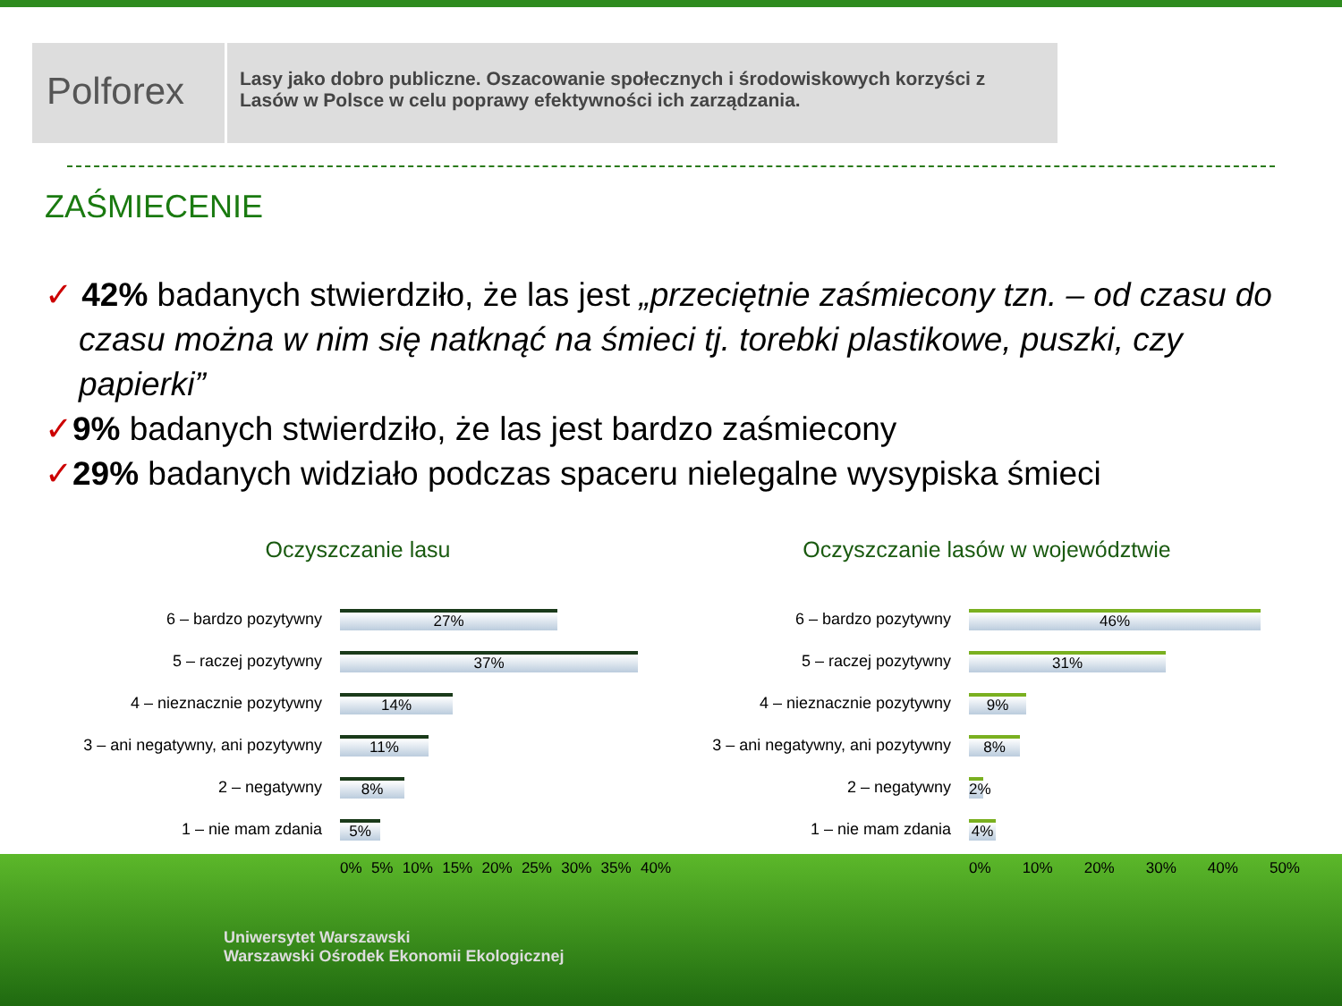Polforex
Lasy jako dobro publiczne. Oszacowanie społecznych i środowiskowych korzyści z Lasów w Polsce w celu poprawy efektywności ich zarządzania.
ZAŚMIECENIE
✓ 42% badanych stwierdziło, że las jest „przeciętnie zaśmiecony tzn. – od czasu do czasu można w nim się natknąć na śmieci tj. torebki plastikowe, puszki, czy papierki”
✓9% badanych stwierdziło, że las jest bardzo zaśmiecony
✓29% badanych widziało podczas spaceru nielegalne wysypiska śmieci
Oczyszczanie lasu
6 – bardzo pozytywny
27%
5 – raczej pozytywny
37%
4 – nieznacznie pozytywny
14%
3 – ani negatywny, ani pozytywny
11%
2 – negatywny
8%
1 – nie mam zdania
5%
0% 5% 10% 15% 20% 25% 30% 35% 40%
Oczyszczanie lasów w województwie
6 – bardzo pozytywny
46%
5 – raczej pozytywny
31%
4 – nieznacznie pozytywny
9%
3 – ani negatywny, ani pozytywny
8%
2 – negatywny
2%
1 – nie mam zdania
4%
0% 10% 20% 30% 40% 50%
Uniwersytet Warszawski
Warszawski Ośrodek Ekonomii Ekologicznej